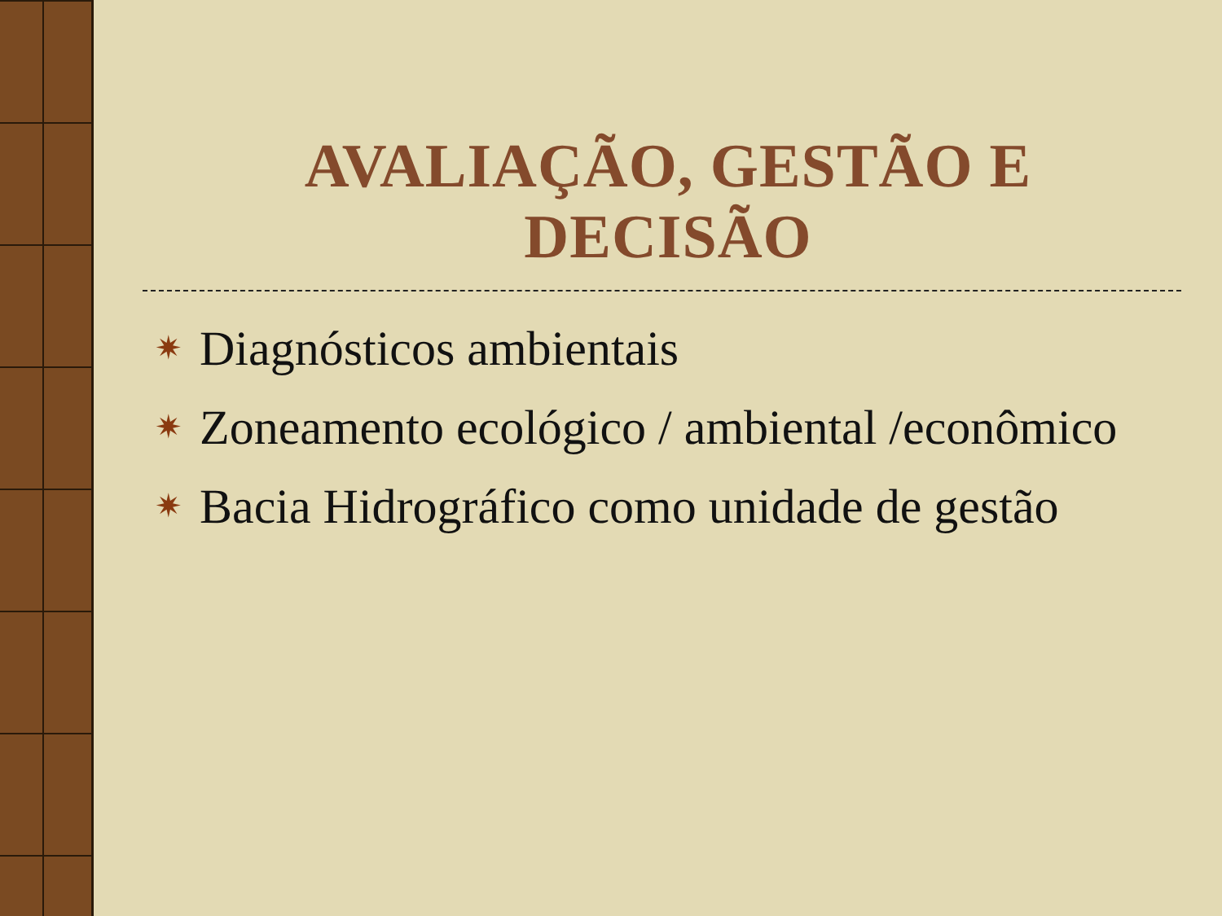AVALIAÇÃO, GESTÃO E DECISÃO
✷ Diagnósticos ambientais
✷ Zoneamento ecológico / ambiental /econômico
✷ Bacia Hidrográfico como unidade de gestão